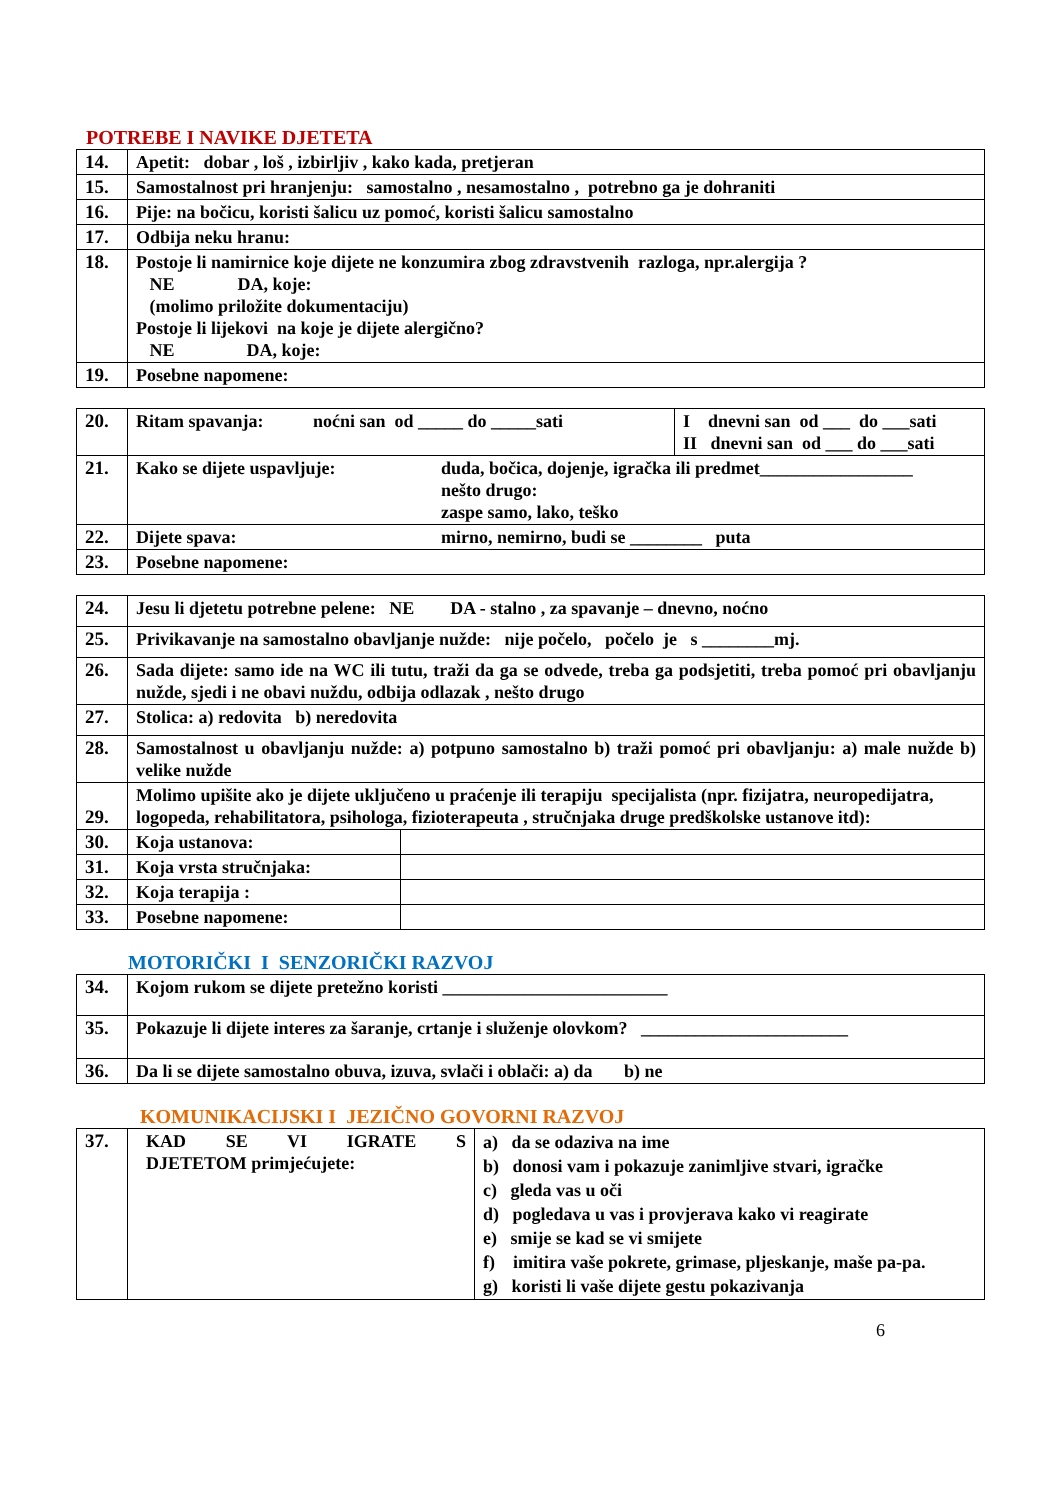POTREBE I NAVIKE DJETETA
| 14. | Apetit: dobar , loš , izbirljiv , kako kada, pretjeran |
| 15. | Samostalnost pri hranjenju: samostalno , nesamostalno , potrebno ga je dohraniti |
| 16. | Pije: na bočicu, koristi šalicu uz pomoć, koristi šalicu samostalno |
| 17. | Odbija neku hranu: |
| 18. | Postoje li namirnice koje dijete ne konzumira zbog zdravstvenih razloga, npr.alergija ? NE DA, koje: (molimo priložite dokumentaciju) Postoje li lijekovi na koje je dijete alergično? NE DA, koje: |
| 19. | Posebne napomene: |
| 20. | Ritam spavanja: noćni san od _____ do _____sati | I dnevni san od ___ do ___sati II dnevni san od ___ do ___sati |
| 21. | Kako se dijete uspavljuje: duda, bočica, dojenje, igračka ili predmet_________________ nešto drugo: zaspe samo, lako, teško | |
| 22. | Dijete spava: mirno, nemirno, budi se ________ puta | |
| 23. | Posebne napomene: | |
| 24. | Jesu li djetetu potrebne pelene: NE DA - stalno , za spavanje – dnevno, noćno | |
| 25. | Privikavanje na samostalno obavljanje nužde: nije počelo, počelo je s ________mj. | |
| 26. | Sada dijete: samo ide na WC ili tutu, traži da ga se odvede, treba ga podsjetiti, treba pomoć pri obavljanju nužde, sjedi i ne obavi nuždu, odbija odlazak , nešto drugo | |
| 27. | Stolica: a) redovita b) neredovita | |
| 28. | Samostalnost u obavljanju nužde: a) potpuno samostalno b) traži pomoć pri obavljanju: a) male nužde b) velike nužde | |
| 29. | Molimo upišite ako je dijete uključeno u praćenje ili terapiju specijalista (npr. fizijatra, neuropedijatra, logopeda, rehabilitatora, psihologa, fizioterapeuta , stručnjaka druge predškolske ustanove itd): | |
| 30. | Koja ustanova: | |
| 31. | Koja vrsta stručnjaka: | |
| 32. | Koja terapija : | |
| 33. | Posebne napomene: | |
MOTORIČKI I SENZORIČKI RAZVOJ
| 34. | Kojom rukom se dijete pretežno koristi _________________________ |
| 35. | Pokazuje li dijete interes za šaranje, crtanje i služenje olovkom? _______________________ |
| 36. | Da li se dijete samostalno obuva, izuva, svlači i oblači: a) da b) ne |
KOMUNIKACIJSKI I JEZIČNO GOVORNI RAZVOJ
| 37. | KAD SE VI IGRATE S DJETETOM primjećujete: | a) da se odaziva na ime b) donosi vam i pokazuje zanimljive stvari, igračke c) gleda vas u oči d) pogledava u vas i provjerava kako vi reagirate e) smije se kad se vi smijete f) imitira vaše pokrete, grimase, pljeskanje, maše pa-pa. g) koristi li vaše dijete gestu pokazivanja |
6